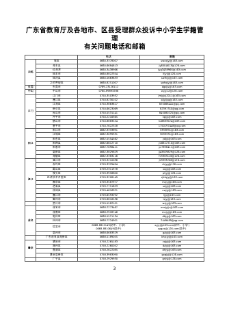广东省教育厅及各地市、区县受理群众投诉中小学生学籍管理
有关问题电话和邮箱
| | | 电话 | 邮箱 |
| --- | --- | --- | --- |
| 汕尾 | 城区 | 0660-3378007 | swcqjyj@163.com |
| | 海丰县 | 0660-6684613 | jy6004613@126.com |
| | 红海湾 | 0660-3438966 | jyg3438966@163.com |
| | 陆丰市 | 0660-8822354 | lfjyjj@126.com |
| | 陆河县 | 0660-5663633 | swlhjyj@163.com |
| | 华侨管理区 | 0660-8251007 | swhqjyj@163.com |
| 东莞 | 东莞市 | 0769-23126112 | dgxjjs@163.com |
| 中山 | 中山市 | 0760-89893286 | zsjyj12@126.com |
| 江门 | 江门市 | 0750-3503932 | jmjyjxj2011@163.com |
| | 蓬江区 | 0750-8230102 | pjjyjjyg@163.com |
| | 江海区 | 0750-3863617 | 820068441@qq.com |
| | 新会区 | 0750-6623069 | 82397310@qq.com |
| | 台山市 | 0750-5531141 | 840080225@qq.com |
| | 开平市 | 0750-2216365 | kpjyj@163.com |
| | 鹤山市 | 0750-8883524 | hs8883524@163.com |
| | 恩平市 | 0750-7622328 | 1750197448@qq.com |
| 阳江 | 阳江市 | 0662-3333891 | 3333891@163.com |
| | 江城区 | 0662-3099331 | 3099331@163.com |
| | 阳东区 | 0662-5554562 | ydjyj@163.com |
| | 阳西县 | 0662-6612710 | yx6612710@163.com |
| | 阳春市 | 0662-7698411 | yc7698411@163.com |
| | 高新区 | 0662-3829829 | jj43829829@126.com |
| | 海陵区 | 0662-3383116 | hl3383116@126.com |
| 湛江 | 湛江市 | 0759-3210036 | jk3333206@126.com |
| | 赤坎区 | 0759-3329494 | ckjyg@126.com |
| | 霞山区 | 0759-2311378 | xsjyj@163.com |
| | 坡头区 | 0759-3958800 | ptjyj@126.com |
| | 经济技术开发区 | 0759-3208149 | zjkfqjyj@163.com |
| | 麻章区 | 0759-3587977 | mzjyj@163.com |
| | 遂溪县 | 0759-7751623 | sxjyj@163.com |
| | 徐闻县 | 0759-4616921 | xwjyj@163.com |
| | 廉江市 | 0759-6593292 | ljjyj@163.com |
| | 雷州市 | 0759-8816536 | lzjyj@163.com |
| | 吴川市 | 0759-5582101 | wcjyj@163.com |
| 茂名 | 茂名市 | 0668-2273467 | mmjyjjc@163.com |
| | 茂南区 | 0668-2926746 | mnjyj@163.com |
| | 电白区 | 0668-5521134 | dbjyj@163.com |
| | 化州市 | 0668-7224901 | 2449489@qq.com |
| | 信宜市 | 0668-8815149(初中、小学) 0668-8810649(高中) | xyjyj@163.com(初中、小学) xygzxj@126.com(高中) |
| | 高州市 | 0668-6683329 | gzjyj@163.com |
| | 广东茂名滨海新区 | 0668-5189055 | bhjcjyj@163.com |
| 肇庆 | 肇庆市 | 0758-2265183 | zqjyj@163.com |
| | 端州区 | 0758-2260052 | dzjyj@163.com |
| | 鼎湖区 | 0758-2622085 | dhjyj@163.com |
| | 肇庆高新区 | 0758-3983090 | gxqjyj@126.com |
| | 广宁县 | 0758-2929930 | gnjyj@126.com |
3